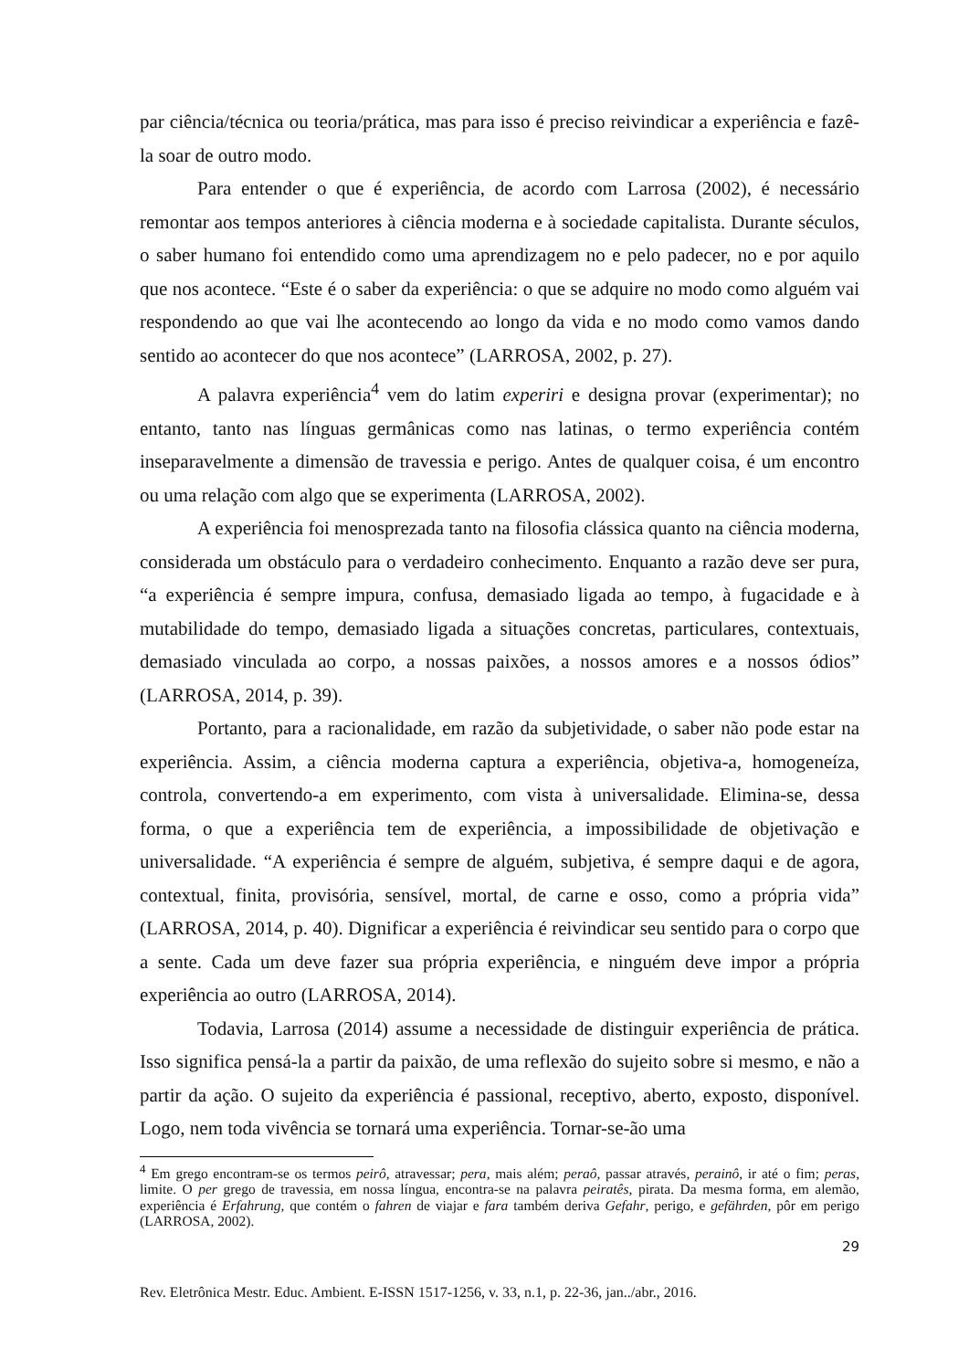par ciência/técnica ou teoria/prática, mas para isso é preciso reivindicar a experiência e fazê-la soar de outro modo.
Para entender o que é experiência, de acordo com Larrosa (2002), é necessário remontar aos tempos anteriores à ciência moderna e à sociedade capitalista. Durante séculos, o saber humano foi entendido como uma aprendizagem no e pelo padecer, no e por aquilo que nos acontece. “Este é o saber da experiência: o que se adquire no modo como alguém vai respondendo ao que vai lhe acontecendo ao longo da vida e no modo como vamos dando sentido ao acontecer do que nos acontece” (LARROSA, 2002, p. 27).
A palavra experiência<sup>4</sup> vem do latim experiri e designa provar (experimentar); no entanto, tanto nas línguas germânicas como nas latinas, o termo experiência contém inseparavelmente a dimensão de travessia e perigo. Antes de qualquer coisa, é um encontro ou uma relação com algo que se experimenta (LARROSA, 2002).
A experiência foi menosprezada tanto na filosofia clássica quanto na ciência moderna, considerada um obstáculo para o verdadeiro conhecimento. Enquanto a razão deve ser pura, “a experiência é sempre impura, confusa, demasiado ligada ao tempo, à fugacidade e à mutabilidade do tempo, demasiado ligada a situações concretas, particulares, contextuais, demasiado vinculada ao corpo, a nossas paixões, a nossos amores e a nossos ódios” (LARROSA, 2014, p. 39).
Portanto, para a racionalidade, em razão da subjetividade, o saber não pode estar na experiência. Assim, a ciência moderna captura a experiência, objetiva-a, homogeneíza, controla, convertendo-a em experimento, com vista à universalidade. Elimina-se, dessa forma, o que a experiência tem de experiência, a impossibilidade de objetivação e universalidade. “A experiência é sempre de alguém, subjetiva, é sempre daqui e de agora, contextual, finita, provisória, sensível, mortal, de carne e osso, como a própria vida” (LARROSA, 2014, p. 40). Dignificar a experiência é reivindicar seu sentido para o corpo que a sente. Cada um deve fazer sua própria experiência, e ninguém deve impor a própria experiência ao outro (LARROSA, 2014).
Todavia, Larrosa (2014) assume a necessidade de distinguir experiência de prática. Isso significa pensá-la a partir da paixão, de uma reflexão do sujeito sobre si mesmo, e não a partir da ação. O sujeito da experiência é passional, receptivo, aberto, exposto, disponível. Logo, nem toda vivência se tornará uma experiência. Tornar-se-ão uma
<sup>4</sup> Em grego encontram-se os termos peirô, atravessar; pera, mais além; peraô, passar através, perainô, ir até o fim; peras, limite. O per grego de travessia, em nossa língua, encontra-se na palavra peiratês, pirata. Da mesma forma, em alemão, experiência é Erfahrung, que contém o fahren de viajar e fara também deriva Gefahr, perigo, e gefährden, pôr em perigo (LARROSA, 2002).
29
Rev. Eletrônica Mestr. Educ. Ambient. E-ISSN 1517-1256, v. 33, n.1, p. 22-36, jan../abr., 2016.